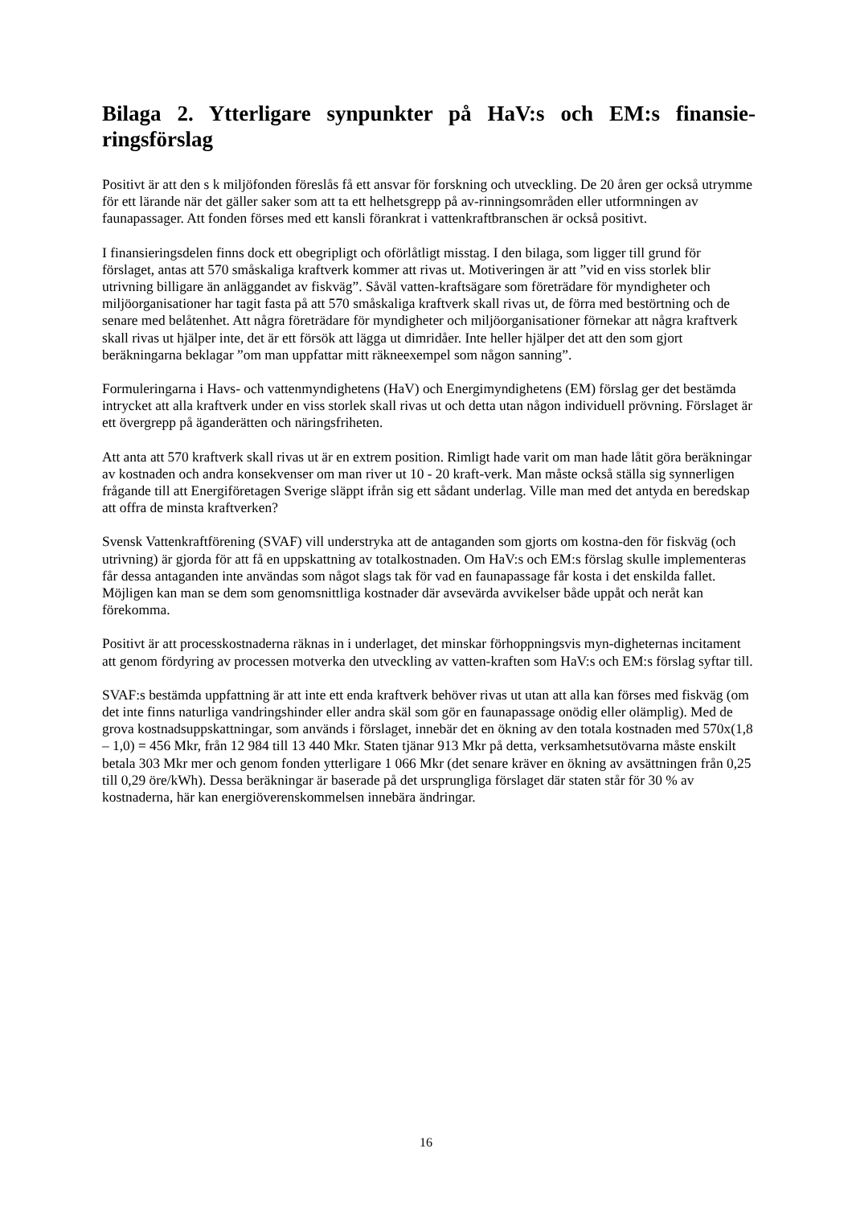Bilaga 2. Ytterligare synpunkter på HaV:s och EM:s finansie-ringsförslag
Positivt är att den s k miljöfonden föreslås få ett ansvar för forskning och utveckling. De 20 åren ger också utrymme för ett lärande när det gäller saker som att ta ett helhetsgrepp på av-rinningsområden eller utformningen av faunapassager. Att fonden förses med ett kansli förankrat i vattenkraftbranschen är också positivt.
I finansieringsdelen finns dock ett obegripligt och oförlåtligt misstag. I den bilaga, som ligger till grund för förslaget, antas att 570 småskaliga kraftverk kommer att rivas ut. Motiveringen är att ”vid en viss storlek blir utrivning billigare än anläggandet av fiskväg”. Såväl vatten-kraftsägare som företrädare för myndigheter och miljöorganisationer har tagit fasta på att 570 småskaliga kraftverk skall rivas ut, de förra med bestörtning och de senare med belåtenhet. Att några företrädare för myndigheter och miljöorganisationer förnekar att några kraftverk skall rivas ut hjälper inte, det är ett försök att lägga ut dimridåer. Inte heller hjälper det att den som gjort beräkningarna beklagar ”om man uppfattar mitt räkneexempel som någon sanning”.
Formuleringarna i Havs- och vattenmyndighetens (HaV) och Energimyndighetens (EM) förslag ger det bestämda intrycket att alla kraftverk under en viss storlek skall rivas ut och detta utan någon individuell prövning. Förslaget är ett övergrepp på äganderätten och näringsfriheten.
Att anta att 570 kraftverk skall rivas ut är en extrem position. Rimligt hade varit om man hade låtit göra beräkningar av kostnaden och andra konsekvenser om man river ut 10 - 20 kraft-verk. Man måste också ställa sig synnerligen frågande till att Energiföretagen Sverige släppt ifrån sig ett sådant underlag. Ville man med det antyda en beredskap att offra de minsta kraftverken?
Svensk Vattenkraftförening (SVAF) vill understryka att de antaganden som gjorts om kostna-den för fiskväg (och utrivning) är gjorda för att få en uppskattning av totalkostnaden. Om HaV:s och EM:s förslag skulle implementeras får dessa antaganden inte användas som något slags tak för vad en faunapassage får kosta i det enskilda fallet. Möjligen kan man se dem som genomsnittliga kostnader där avsevärda avvikelser både uppåt och neråt kan förekomma.
Positivt är att processkostnaderna räknas in i underlaget, det minskar förhoppningsvis myn-digheternas incitament att genom fördyring av processen motverka den utveckling av vatten-kraften som HaV:s och EM:s förslag syftar till.
SVAF:s bestämda uppfattning är att inte ett enda kraftverk behöver rivas ut utan att alla kan förses med fiskväg (om det inte finns naturliga vandringshinder eller andra skäl som gör en faunapassage onödig eller olämplig). Med de grova kostnadsuppskattningar, som används i förslaget, innebär det en ökning av den totala kostnaden med 570x(1,8 – 1,0) = 456 Mkr, från 12 984 till 13 440 Mkr. Staten tjänar 913 Mkr på detta, verksamhetsutövarna måste enskilt betala 303 Mkr mer och genom fonden ytterligare 1 066 Mkr (det senare kräver en ökning av avsättningen från 0,25 till 0,29 öre/kWh). Dessa beräkningar är baserade på det ursprungliga förslaget där staten står för 30 % av kostnaderna, här kan energiöverenskommelsen innebära ändringar.
16